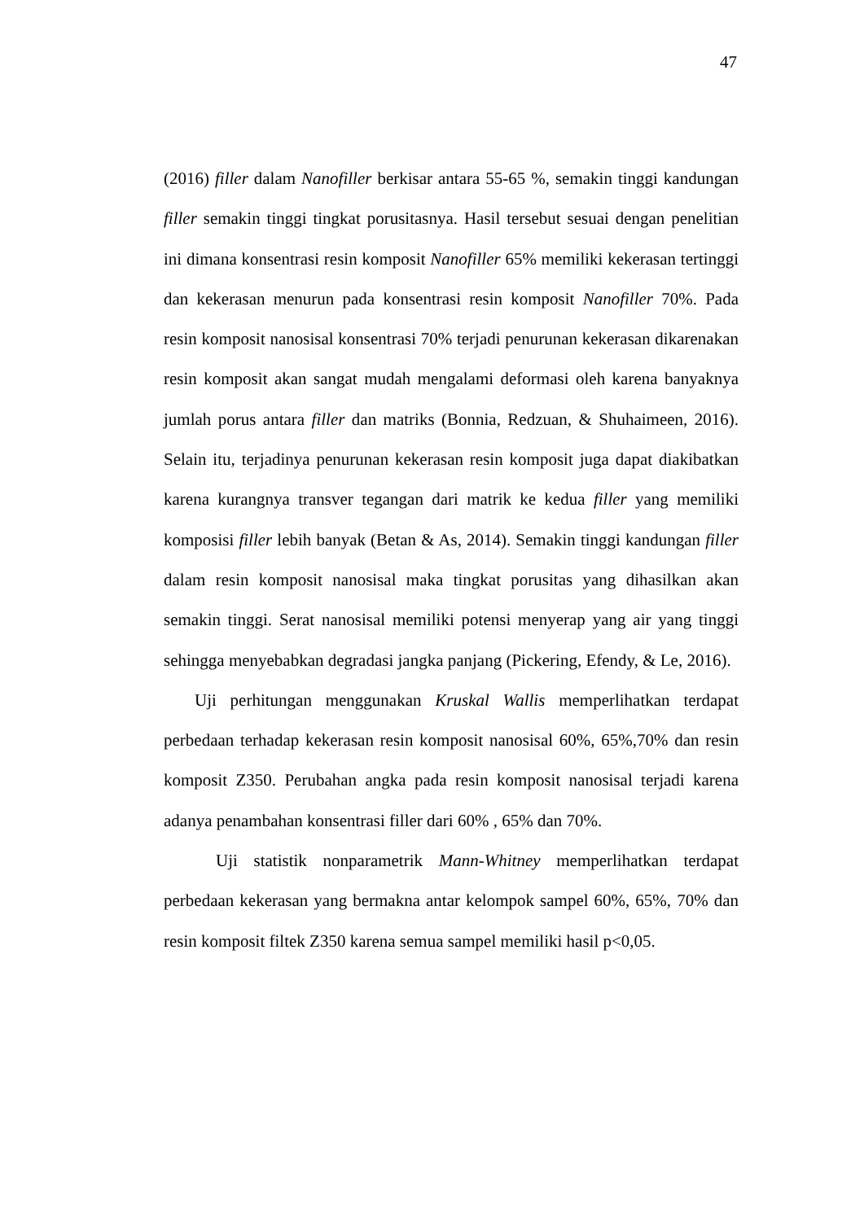47
(2016) filler dalam Nanofiller berkisar antara 55-65 %, semakin tinggi kandungan filler semakin tinggi tingkat porusitasnya. Hasil tersebut sesuai dengan penelitian ini dimana konsentrasi resin komposit Nanofiller 65% memiliki kekerasan tertinggi dan kekerasan menurun pada konsentrasi resin komposit Nanofiller 70%. Pada resin komposit nanosisal konsentrasi 70% terjadi penurunan kekerasan dikarenakan resin komposit akan sangat mudah mengalami deformasi oleh karena banyaknya jumlah porus antara filler dan matriks (Bonnia, Redzuan, & Shuhaimeen, 2016). Selain itu, terjadinya penurunan kekerasan resin komposit juga dapat diakibatkan karena kurangnya transver tegangan dari matrik ke kedua filler yang memiliki komposisi filler lebih banyak (Betan & As, 2014). Semakin tinggi kandungan filler dalam resin komposit nanosisal maka tingkat porusitas yang dihasilkan akan semakin tinggi. Serat nanosisal memiliki potensi menyerap yang air yang tinggi sehingga menyebabkan degradasi jangka panjang (Pickering, Efendy, & Le, 2016).
Uji perhitungan menggunakan Kruskal Wallis memperlihatkan terdapat perbedaan terhadap kekerasan resin komposit nanosisal 60%, 65%,70% dan resin komposit Z350. Perubahan angka pada resin komposit nanosisal terjadi karena adanya penambahan konsentrasi filler dari 60% , 65% dan 70%.
Uji statistik nonparametrik Mann-Whitney memperlihatkan terdapat perbedaan kekerasan yang bermakna antar kelompok sampel 60%, 65%, 70% dan resin komposit filtek Z350 karena semua sampel memiliki hasil p<0,05.